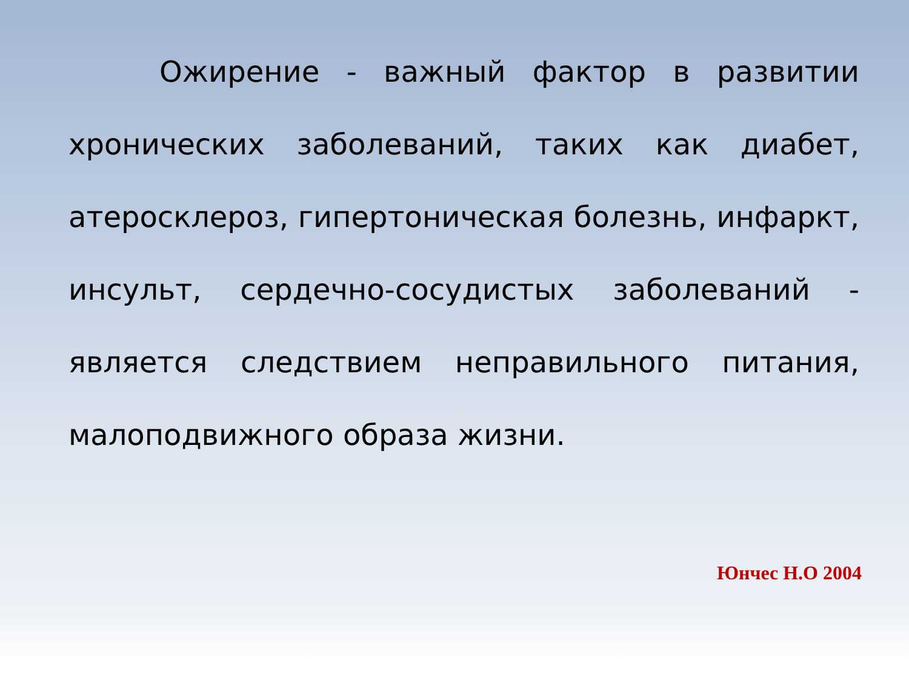Ожирение - важный фактор в развитии хронических заболеваний, таких как диабет, атеросклероз, гипертоническая болезнь, инфаркт, инсульт, сердечно-сосудистых заболеваний - является следствием неправильного питания, малоподвижного образа жизни.
Юнчес Н.О 2004